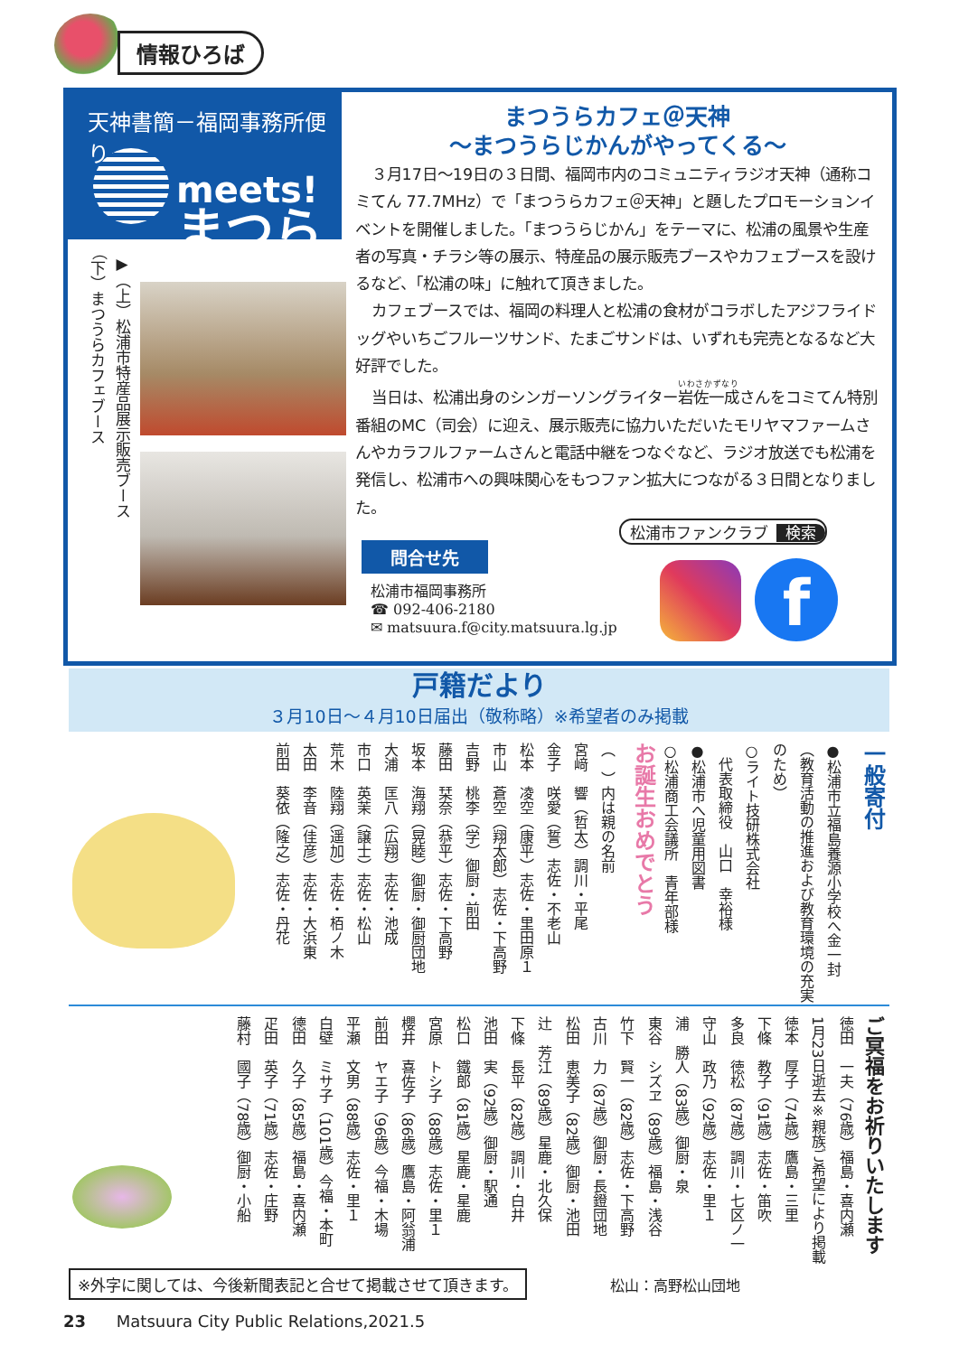情報ひろば
天神書簡－福岡事務所便り－
meets!
まつら
▶（上）松浦市特産品展示販売ブース
（下）まつうらカフェブース
まつうらカフェ＠天神
～まつうらじかんがやってくる～
３月17日～19日の３日間、福岡市内のコミュニティラジオ天神（通称コミてん 77.7MHz）で「まつうらカフェ＠天神」と題したプロモーションイベントを開催しました。「まつうらじかん」をテーマに、松浦の風景や生産者の写真・チラシ等の展示、特産品の展示販売ブースやカフェブースを設けるなど、「松浦の味」に触れて頂きました。
カフェブースでは、福岡の料理人と松浦の食材がコラボしたアジフライドッグやいちごフルーツサンド、たまごサンドは、いずれも完売となるなど大好評でした。
当日は、松浦出身のシンガーソングライター岩佐一成さんをコミてん特別番組のMC（司会）に迎え、展示販売に協力いただいたモリヤマファームさんやカラフルファームさんと電話中継をつなぐなど、ラジオ放送でも松浦を発信し、松浦市への興味関心をもつファン拡大につながる３日間となりました。
松浦市ファンクラブ 検索
問合せ先
松浦市福岡事務所
☎ 092-406-2180
✉ matsuura.f@city.matsuura.lg.jp
f
戸籍だより
３月10日～４月10日届出（敬称略）※希望者のみ掲載
一般寄付
●松浦市立福島養源小学校へ金一封
（教育活動の推進および教育環境の充実のため）
○ライト技研株式会社
　代表取締役　山口　幸裕様
●松浦市へ児童用図書
○松浦商工会議所　青年部様
お誕生おめでとう
（　）内は親の名前
宮﨑　響（哲太）調川・平尾
金子　咲愛（誓）志佐・不老山
松本　凌空（康平）志佐・里田原１
市山　蒼空（翔太郎）志佐・下高野
吉野　桃李（学）御厨・前田
藤田　栞奈（恭平）志佐・下高野
坂本　海翔（晃睦）御厨・御厨団地
大浦　匡八（広翔）志佐・池成
市口　英茉（譲士）志佐・松山
荒木　陸翔（遥加）志佐・栢ノ木
太田　李音（佳彦）志佐・大浜東
前田　葵依（隆之）志佐・丹花
ご冥福をお祈りいたします
徳田　一夫（76歳）福島・喜内瀬
1月23日逝去※親族ご希望により掲載
徳本　厚子（74歳）鷹島・三里
下條　教子（91歳）志佐・笛吹
多良　徳松（87歳）調川・七区ノ一
守山　政乃（92歳）志佐・里１
浦　勝人（83歳）御厨・泉
東谷　シズヱ（89歳）福島・浅谷
竹下　賢一（82歳）志佐・下高野
古川　力（87歳）御厨・長鐙団地
松田　恵美子（82歳）御厨・池田
辻　芳江（89歳）星鹿・北久保
下條　長平（82歳）調川・白井
池田　実（92歳）御厨・駅通
松口　鐵郎（81歳）星鹿・星鹿
宮原　トシ子（88歳）志佐・里１
櫻井　喜佐子（86歳）鷹島・阿翁浦
前田　ヤエ子（96歳）今福・木場
平瀬　文男（88歳）志佐・里１
白壁　ミサ子（101歳）今福・本町
德田　久子（85歳）福島・喜内瀬
疋田　英子（71歳）志佐・庄野
藤村　國子（78歳）御厨・小船
※外字に関しては、今後新聞表記と合せて掲載させて頂きます。
松山：高野松山団地
23 Matsuura City Public Relations,2021.5